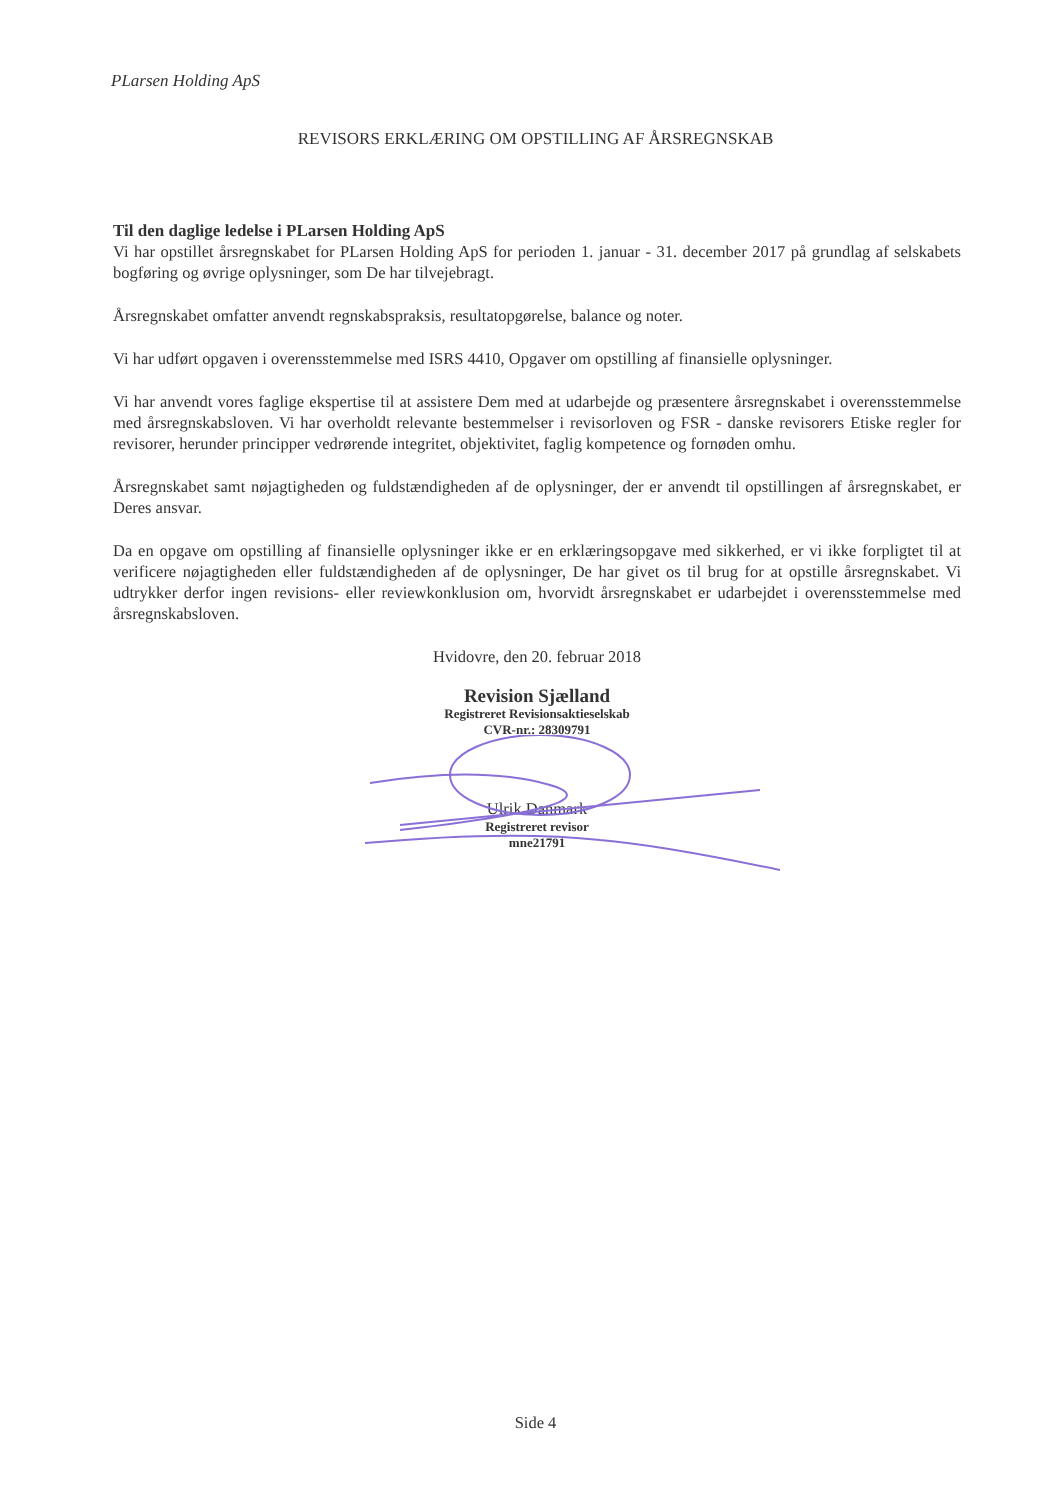PLarsen Holding ApS
REVISORS ERKLÆRING OM OPSTILLING AF ÅRSREGNSKAB
Til den daglige ledelse i PLarsen Holding ApS
Vi har opstillet årsregnskabet for PLarsen Holding ApS for perioden 1. januar - 31. december 2017 på grundlag af selskabets bogføring og øvrige oplysninger, som De har tilvejebragt.
Årsregnskabet omfatter anvendt regnskabspraksis, resultatopgørelse, balance og noter.
Vi har udført opgaven i overensstemmelse med ISRS 4410, Opgaver om opstilling af finansielle oplysninger.
Vi har anvendt vores faglige ekspertise til at assistere Dem med at udarbejde og præsentere årsregnskabet i overensstemmelse med årsregnskabsloven. Vi har overholdt relevante bestemmelser i revisorloven og FSR - danske revisorers Etiske regler for revisorer, herunder principper vedrørende integritet, objektivitet, faglig kompetence og fornøden omhu.
Årsregnskabet samt nøjagtigheden og fuldstændigheden af de oplysninger, der er anvendt til opstillingen af årsregnskabet, er Deres ansvar.
Da en opgave om opstilling af finansielle oplysninger ikke er en erklæringsopgave med sikkerhed, er vi ikke forpligtet til at verificere nøjagtigheden eller fuldstændigheden af de oplysninger, De har givet os til brug for at opstille årsregnskabet. Vi udtrykker derfor ingen revisions- eller reviewkonklusion om, hvorvidt årsregnskabet er udarbejdet i overensstemmelse med årsregnskabsloven.
Hvidovre, den 20. februar 2018
Revision Sjælland
Registreret Revisionsaktieselskab
CVR-nr.: 28309791
Ulrik Danmark
Registreret revisor
mne21791
Side 4